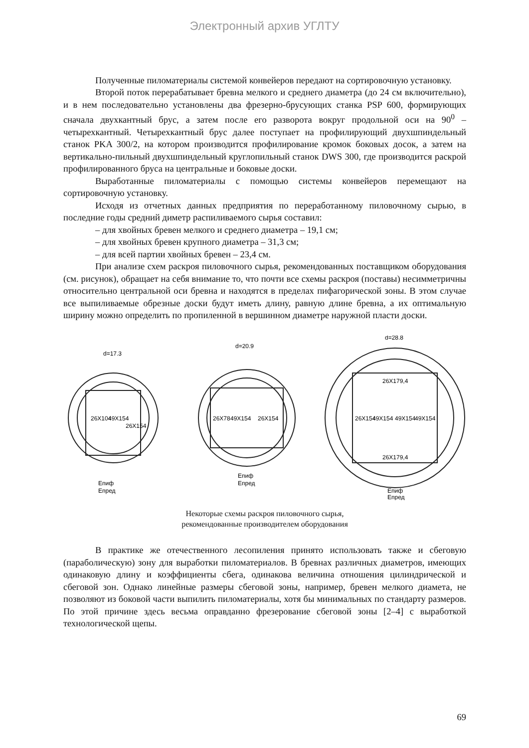Электронный архив УГЛТУ
Полученные пиломатериалы системой конвейеров передают на сортировочную установку.
Второй поток перерабатывает бревна мелкого и среднего диаметра (до 24 см включительно), и в нем последовательно установлены два фрезерно-брусующих станка PSP 600, формирующих сначала двухкантный брус, а затем после его разворота вокруг продольной оси на 90<sup>0</sup> – четырехкантный. Четырехкантный брус далее поступает на профилирующий двухшпиндельный станок PKA 300/2, на котором производится профилирование кромок боковых досок, а затем на вертикально-пильный двухшпиндельный круглопильный станок DWS 300, где производится раскрой профилированного бруса на центральные и боковые доски.
Выработанные пиломатериалы с помощью системы конвейеров перемещают на сортировочную установку.
Исходя из отчетных данных предприятия по переработанному пиловочному сырью, в последние годы средний диметр распиливаемого сырья составил:
– для хвойных бревен мелкого и среднего диаметра – 19,1 см;
– для хвойных бревен крупного диаметра – 31,3 см;
– для всей партии хвойных бревен – 23,4 см.
При анализе схем раскроя пиловочного сырья, рекомендованных поставщиком оборудования (см. рисунок), обращает на себя внимание то, что почти все схемы раскроя (поставы) несимметричны относительно центральной оси бревна и находятся в пределах пифагорической зоны. В этом случае все выпиливаемые обрезные доски будут иметь длину, равную длине бревна, а их оптимальную ширину можно определить по пропиленной в вершинном диаметре наружной пласти доски.
d=17.3
d=20.9
d=28.8
Eпиф
Eпред
Eпиф
Eпред
Eпиф
Eпред
26X104
49X154
26X154
26X78
49X154
26X154
26X179,4
26X179,4
26X154
49X154
49X154
49X154
Некоторые схемы раскроя пиловочного сырья,
рекомендованные производителем оборудования
В практике же отечественного лесопиления принято использовать также и сбеговую (параболическую) зону для выработки пиломатериалов. В бревнах различных диаметров, имеющих одинаковую длину и коэффициенты сбега, одинакова величина отношения цилиндрической и сбеговой зон. Однако линейные размеры сбеговой зоны, например, бревен мелкого диамета, не позволяют из боковой части выпилить пиломатериалы, хотя бы минимальных по стандарту размеров. По этой причине здесь весьма оправданно фрезерование сбеговой зоны [2–4] с выработкой технологической щепы.
69